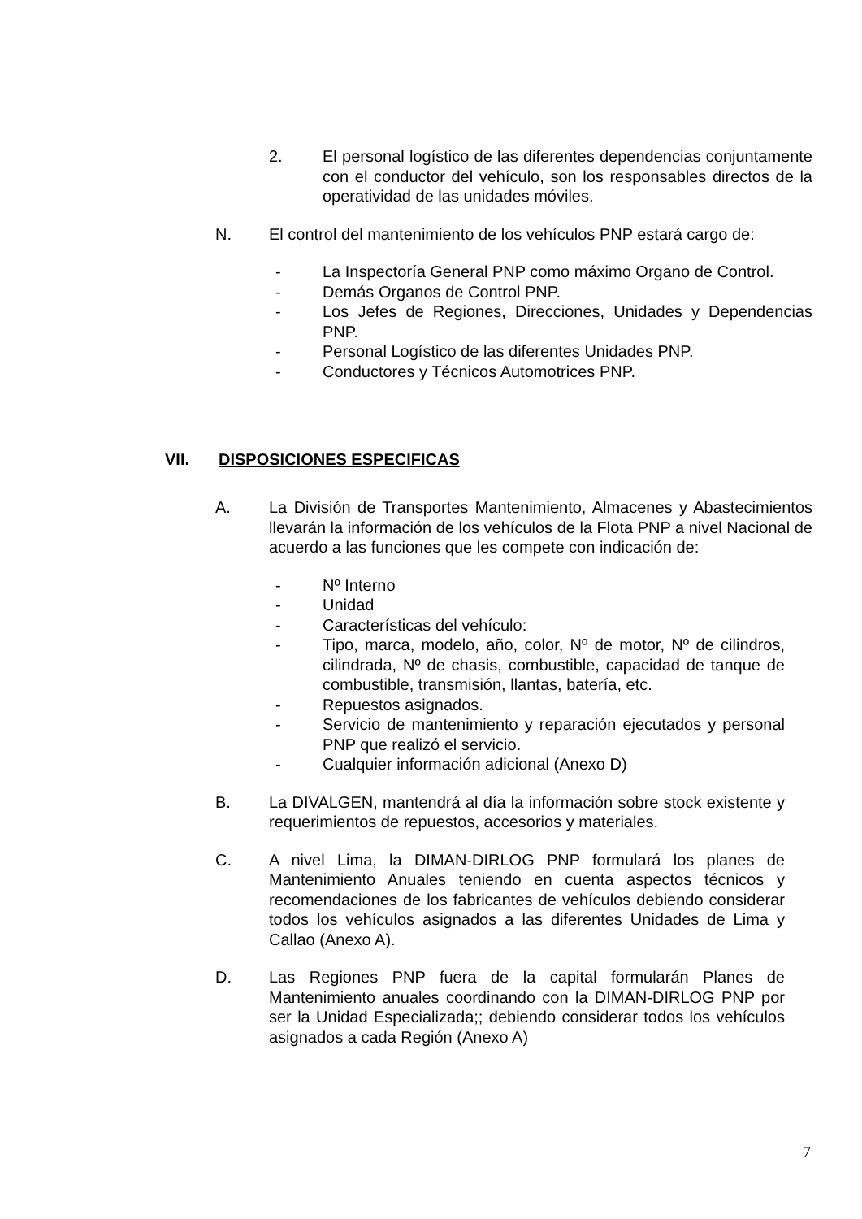2. El personal logístico de las diferentes dependencias conjuntamente con el conductor del vehículo, son los responsables directos de la operatividad de las unidades móviles.
N. El control del mantenimiento de los vehículos PNP estará cargo de:
- La Inspectoría General PNP como máximo Organo de Control.
- Demás Organos de Control PNP.
- Los Jefes de Regiones, Direcciones, Unidades y Dependencias PNP.
- Personal Logístico de las diferentes Unidades PNP.
- Conductores y Técnicos Automotrices PNP.
VII. DISPOSICIONES ESPECIFICAS
A. La División de Transportes Mantenimiento, Almacenes y Abastecimientos llevarán la información de los vehículos de la Flota PNP a nivel Nacional de acuerdo a las funciones que les compete con indicación de:
- Nº Interno
- Unidad
- Características del vehículo:
- Tipo, marca, modelo, año, color, Nº de motor, Nº de cilindros, cilindrada, Nº de chasis, combustible, capacidad de tanque de combustible, transmisión, llantas, batería, etc.
- Repuestos asignados.
- Servicio de mantenimiento y reparación ejecutados y personal PNP que realizó el servicio.
- Cualquier información adicional (Anexo D)
B. La DIVALGEN, mantendrá al día la información sobre stock existente y requerimientos de repuestos, accesorios y materiales.
C. A nivel Lima, la DIMAN-DIRLOG PNP formulará los planes de Mantenimiento Anuales teniendo en cuenta aspectos técnicos y recomendaciones de los fabricantes de vehículos debiendo considerar todos los vehículos asignados a las diferentes Unidades de Lima y Callao (Anexo A).
D. Las Regiones PNP fuera de la capital formularán Planes de Mantenimiento anuales coordinando con la DIMAN-DIRLOG PNP por ser la Unidad Especializada;; debiendo considerar todos los vehículos asignados a cada Región (Anexo A)
7